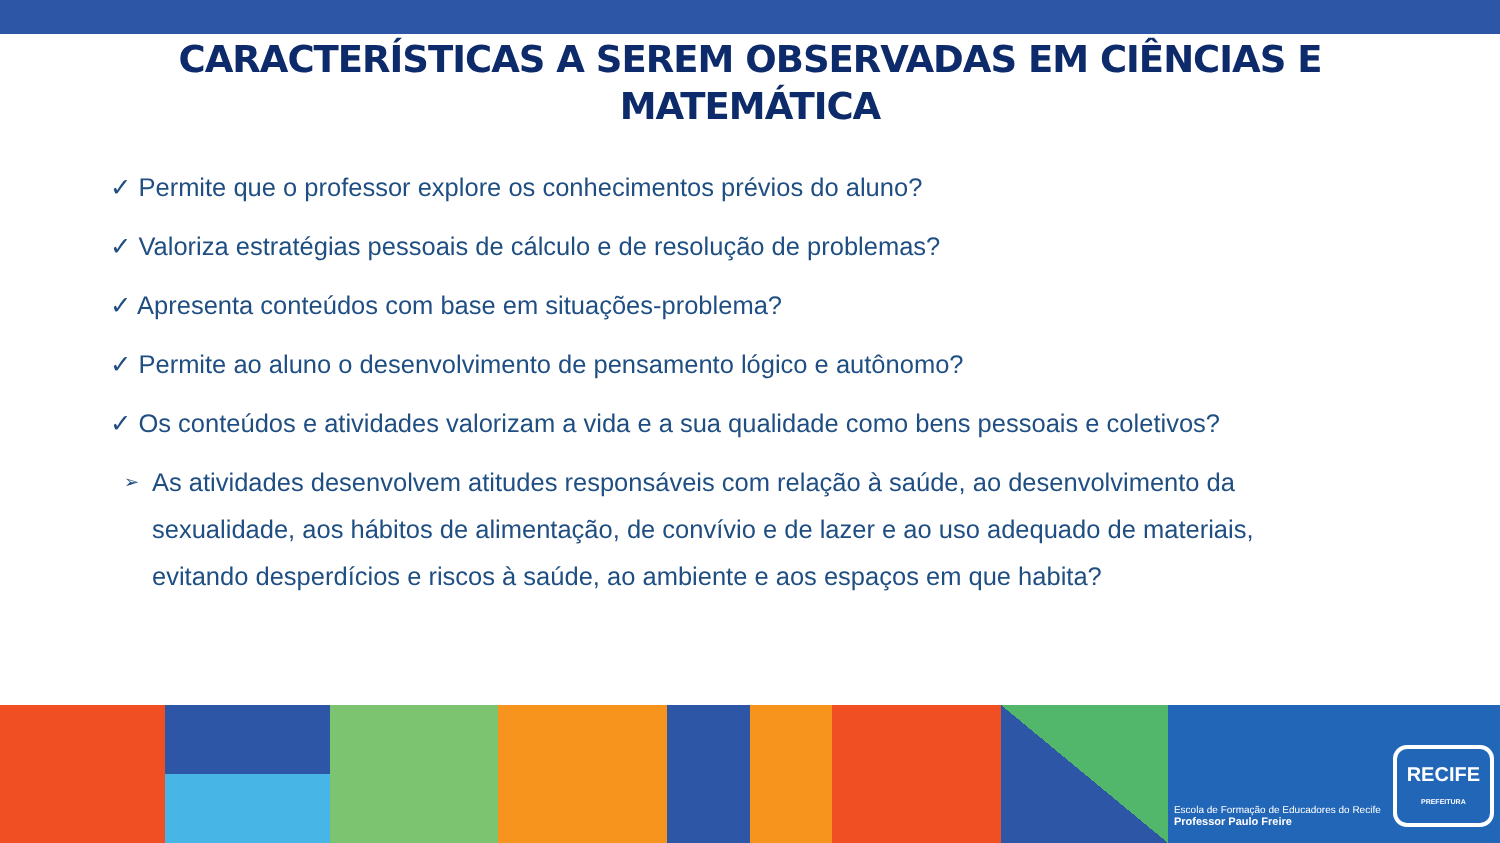CARACTERÍSTICAS A SEREM OBSERVADAS EM CIÊNCIAS E
MATEMÁTICA
✓ Permite que o professor explore os conhecimentos prévios do aluno?
✓ Valoriza estratégias pessoais de cálculo e de resolução de problemas?
✓ Apresenta conteúdos com base em situações-problema?
✓ Permite ao aluno o desenvolvimento de pensamento lógico e autônomo?
✓ Os conteúdos e atividades valorizam a vida e a sua qualidade como bens pessoais e coletivos?
➢ As atividades desenvolvem atitudes responsáveis com relação à saúde, ao desenvolvimento da sexualidade, aos hábitos de alimentação, de convívio e de lazer e ao uso adequado de materiais, evitando desperdícios e riscos à saúde, ao ambiente e aos espaços em que habita?
Escola de Formação de Educadores do Recife
Professor Paulo Freire RECIFE
PREFEITURA